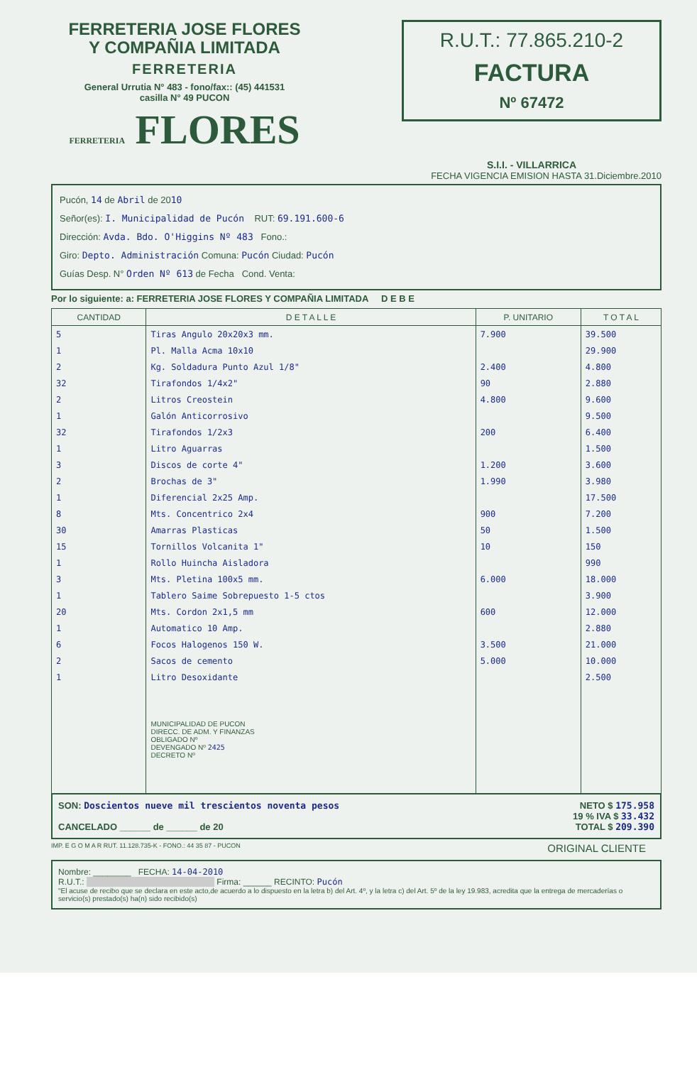FERRETERIA JOSE FLORES
Y COMPAÑIA LIMITADA
FERRETERIA
General Urrutia N° 483 - fono/fax:: (45) 441531
casilla N° 49 PUCON
FERRETERIA FLORES
R.U.T.: 77.865.210-2
FACTURA
Nº 67472
S.I.I. - VILLARRICA
FECHA VIGENCIA EMISION HASTA 31.Diciembre.2010
Pucón, 14 de Abril de 2010
Señor(es): I. Municipalidad de Pucón RUT: 69.191.600-6
Dirección: Avda. Bdo. O'Higgins Nº 483 Fono.:
Giro: Depto. Administración Comuna: Pucón Ciudad: Pucón
Guías Desp. N° Orden Nº 613 de Fecha Cond. Venta:
Por lo siguiente: a: FERRETERIA JOSE FLORES Y COMPAÑIA LIMITADA D E B E
| CANTIDAD | D E T A L L E | P. UNITARIO | T O T A L |
| --- | --- | --- | --- |
| 5 | Tiras Angulo 20x20x3 mm. | 7.900 | 39.500 |
| 1 | Pl. Malla Acma 10x10 | | 29.900 |
| 2 | Kg. Soldadura Punto Azul 1/8" | 2.400 | 4.800 |
| 32 | Tirafondos 1/4x2" | 90 | 2.880 |
| 2 | Litros Creostein | 4.800 | 9.600 |
| 1 | Galón Anticorrosivo | | 9.500 |
| 32 | Tirafondos 1/2x3 | 200 | 6.400 |
| 1 | Litro Aguarras | | 1.500 |
| 3 | Discos de corte 4" | 1.200 | 3.600 |
| 2 | Brochas de 3" | 1.990 | 3.980 |
| 1 | Diferencial 2x25 Amp. | | 17.500 |
| 8 | Mts. Concentrico 2x4 | 900 | 7.200 |
| 30 | Amarras Plasticas | 50 | 1.500 |
| 15 | Tornillos Volcanita 1" | 10 | 150 |
| 1 | Rollo Huincha Aisladora | | 990 |
| 3 | Mts. Pletina 100x5 mm. | 6.000 | 18.000 |
| 1 | Tablero Saime Sobrepuesto 1-5 ctos | | 3.900 |
| 20 | Mts. Cordon 2x1,5 mm | 600 | 12.000 |
| 1 | Automatico 10 Amp. | | 2.880 |
| 6 | Focos Halogenos 150 W. | 3.500 | 21.000 |
| 2 | Sacos de cemento | 5.000 | 10.000 |
| 1 | Litro Desoxidante | | 2.500 |
| | MUNICIPALIDAD DE PUCON DIRECC. DE ADM. Y FINANZAS OBLIGADO Nº DEVENGADO Nº 2425 DECRETO Nº | | |
SON: Doscientos nueve mil trescientos noventa pesos
CANCELADO ______ de ______ de 20
NETO $ 175.958
19 % IVA $ 33.432
TOTAL $ 209.390
IMP. E G O M A R RUT. 11.128.735-K - FONO.: 44 35 87 - PUCON ORIGINAL CLIENTE
Nombre: ________ FECHA: 14-04-2010
R.U.T.: Firma: ______ RECINTO: Pucón
"El acuse de recibo que se declara en este acto,de acuerdo a lo dispuesto en la letra b) del Art. 4º, y la letra c) del Art. 5º de la ley 19.983, acredita que la entrega de mercaderías o servicio(s) prestado(s) ha(n) sido recibido(s)